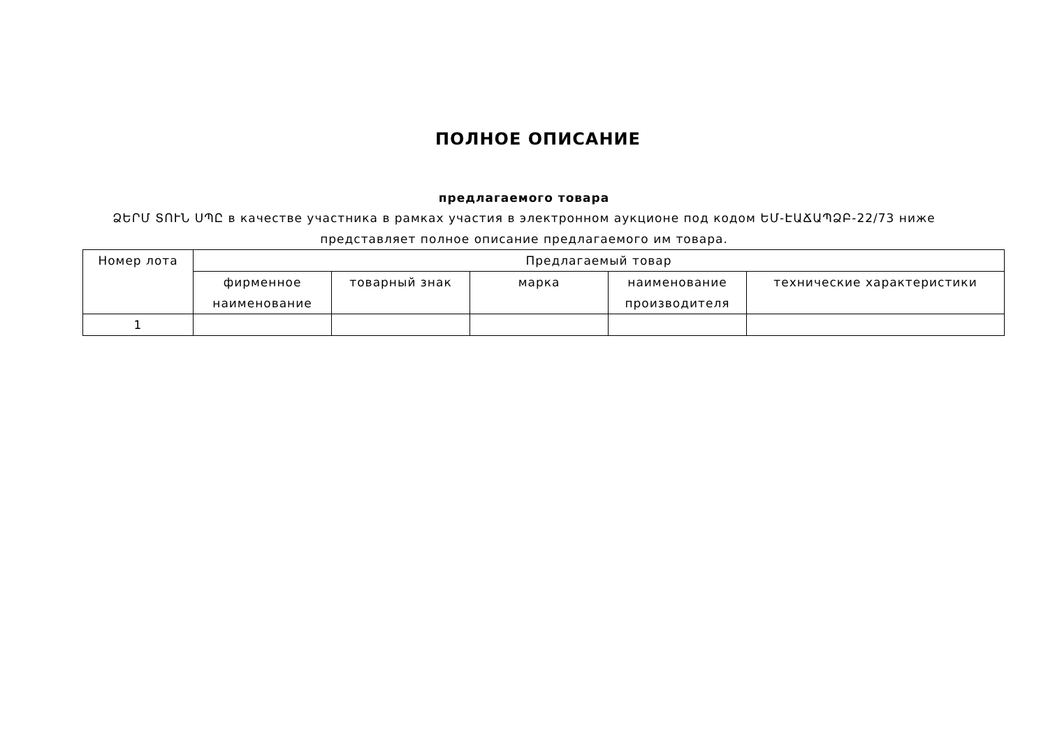ПОЛНОЕ ОПИСАНИЕ
предлагаемого товара
ՁԵՐՄ ՏՈՒՆ ՍՊԸ в качестве участника в рамках участия в электронном аукционе под кодом ԵՄ-ԷԱՃԱՊՁԲ-22/73 ниже представляет полное описание предлагаемого им товара.
| Номер лота | Предлагаемый товар | | | | |
| --- | --- | --- | --- | --- | --- |
| | фирменное наименование | товарный знак | марка | наименование производителя | технические характеристики |
| 1 | | | | | |